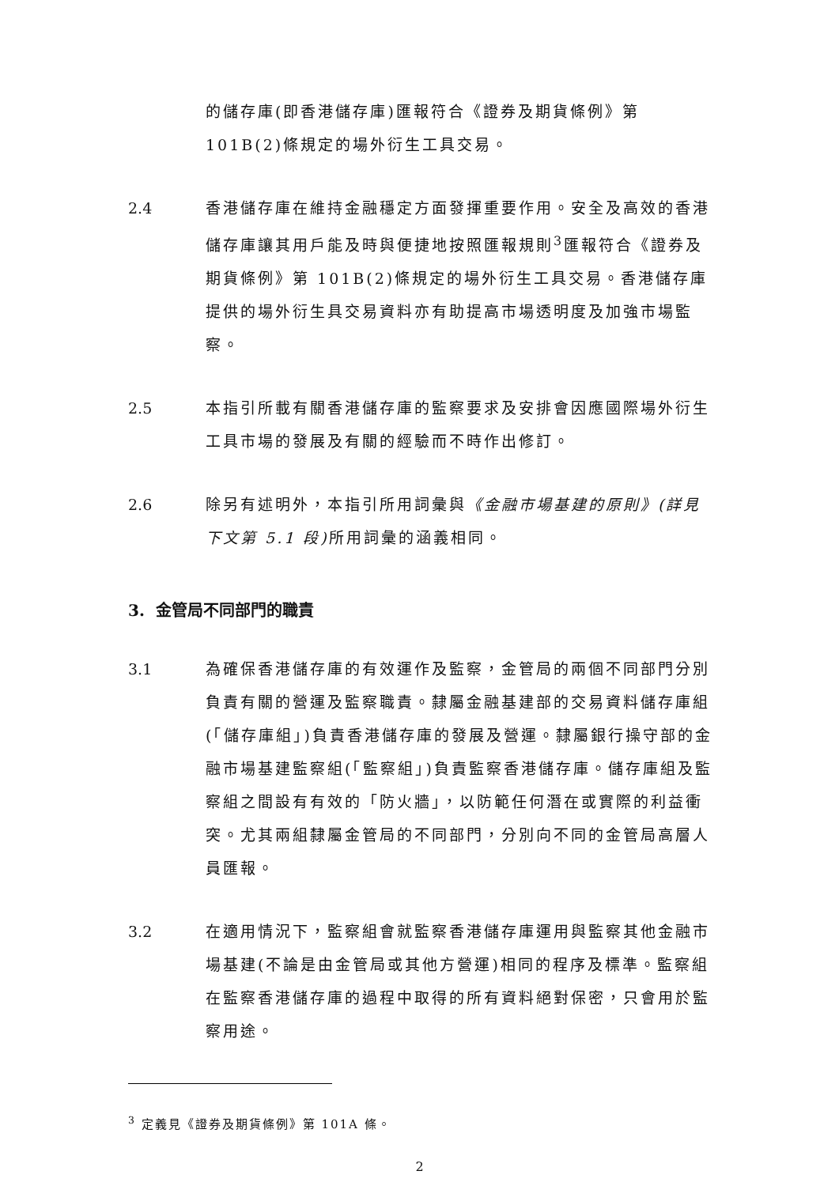的儲存庫(即香港儲存庫)匯報符合《證券及期貨條例》第101B(2)條規定的場外衍生工具交易。
2.4 香港儲存庫在維持金融穩定方面發揮重要作用。安全及高效的香港儲存庫讓其用戶能及時與便捷地按照匯報規則<sup>3</sup>匯報符合《證券及期貨條例》第 101B(2)條規定的場外衍生工具交易。香港儲存庫提供的場外衍生具交易資料亦有助提高市場透明度及加強市場監察。
2.5 本指引所載有關香港儲存庫的監察要求及安排會因應國際場外衍生工具市場的發展及有關的經驗而不時作出修訂。
2.6 除另有述明外，本指引所用詞彙與《金融市場基建的原則》(詳見下文第 5.1 段) 所用詞彙的涵義相同。
3. 金管局不同部門的職責
3.1 為確保香港儲存庫的有效運作及監察，金管局的兩個不同部門分別負責有關的營運及監察職責。隸屬金融基建部的交易資料儲存庫組(「儲存庫組」)負責香港儲存庫的發展及營運。隸屬銀行操守部的金融市場基建監察組(「監察組」)負責監察香港儲存庫。儲存庫組及監察組之間設有有效的「防火牆」，以防範任何潛在或實際的利益衝突。尤其兩組隸屬金管局的不同部門，分別向不同的金管局高層人員匯報。
3.2 在適用情況下，監察組會就監察香港儲存庫運用與監察其他金融市場基建(不論是由金管局或其他方營運)相同的程序及標準。監察組在監察香港儲存庫的過程中取得的所有資料絕對保密，只會用於監察用途。
<sup>3</sup> 定義見《證券及期貨條例》第 101A 條。
2